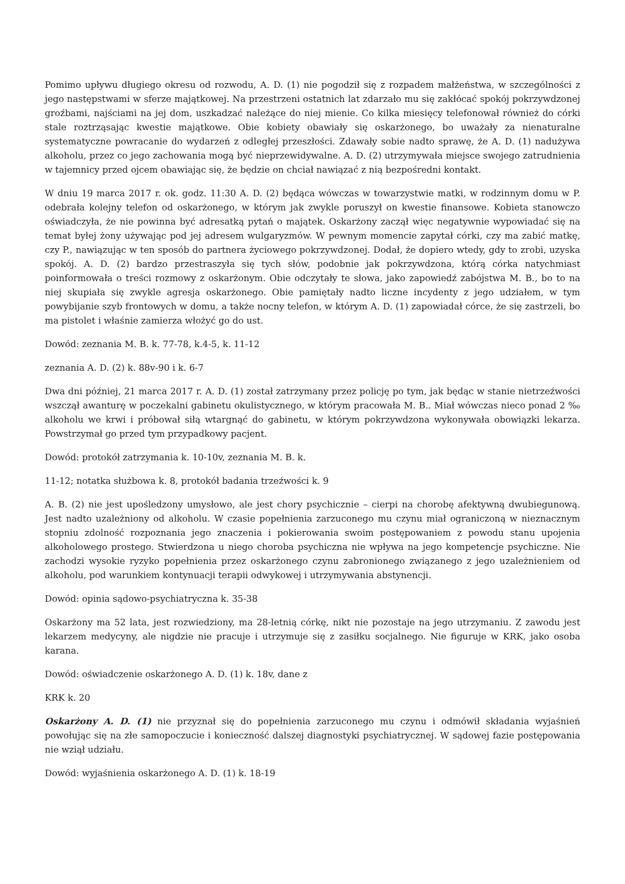Pomimo upływu długiego okresu od rozwodu, A. D. (1) nie pogodził się z rozpadem małżeństwa, w szczególności z jego następstwami w sferze majątkowej. Na przestrzeni ostatnich lat zdarzało mu się zakłócać spokój pokrzywdzonej groźbami, najściami na jej dom, uszkadzać należące do niej mienie. Co kilka miesięcy telefonował również do córki stale roztrząsając kwestie majątkowe. Obie kobiety obawiały się oskarżonego, bo uważały za nienaturalne systematyczne powracanie do wydarzeń z odległej przeszłości. Zdawały sobie nadto sprawę, że A. D. (1) nadużywa alkoholu, przez co jego zachowania mogą być nieprzewidywalne. A. D. (2) utrzymywała miejsce swojego zatrudnienia w tajemnicy przed ojcem obawiając się, że będzie on chciał nawiązać z nią bezpośredni kontakt.
W dniu 19 marca 2017 r. ok. godz. 11:30 A. D. (2) będąca wówczas w towarzystwie matki, w rodzinnym domu w P. odebrała kolejny telefon od oskarżonego, w którym jak zwykle poruszył on kwestie finansowe. Kobieta stanowczo oświadczyła, że nie powinna być adresatką pytań o majątek. Oskarżony zaczął więc negatywnie wypowiadać się na temat byłej żony używając pod jej adresem wulgaryzmów. W pewnym momencie zapytał córki, czy ma zabić matkę, czy P., nawiązując w ten sposób do partnera życiowego pokrzywdzonej. Dodał, że dopiero wtedy, gdy to zrobi, uzyska spokój. A. D. (2) bardzo przestraszyła się tych słów, podobnie jak pokrzywdzona, którą córka natychmiast poinformowała o treści rozmowy z oskarżonym. Obie odczytały te słowa, jako zapowiedź zabójstwa M. B., bo to na niej skupiała się zwykle agresja oskarżonego. Obie pamiętały nadto liczne incydenty z jego udziałem, w tym powybijanie szyb frontowych w domu, a także nocny telefon, w którym A. D. (1) zapowiadał córce, że się zastrzeli, bo ma pistolet i właśnie zamierza włożyć go do ust.
Dowód: zeznania M. B. k. 77-78, k.4-5, k. 11-12
zeznania A. D. (2) k. 88v-90 i k. 6-7
Dwa dni później, 21 marca 2017 r. A. D. (1) został zatrzymany przez policję po tym, jak będąc w stanie nietrzeźwości wszczął awanturę w poczekalni gabinetu okulistycznego, w którym pracowała M. B.. Miał wówczas nieco ponad 2 ‰ alkoholu we krwi i próbował siłą wtargnąć do gabinetu, w którym pokrzywdzona wykonywała obowiązki lekarza. Powstrzymał go przed tym przypadkowy pacjent.
Dowód: protokół zatrzymania k. 10-10v, zeznania M. B. k.
11-12; notatka służbowa k. 8, protokół badania trzeźwości k. 9
A. B. (2) nie jest upośledzony umysłowo, ale jest chory psychicznie – cierpi na chorobę afektywną dwubiegunową. Jest nadto uzależniony od alkoholu. W czasie popełnienia zarzuconego mu czynu miał ograniczoną w nieznacznym stopniu zdolność rozpoznania jego znaczenia i pokierowania swoim postępowaniem z powodu stanu upojenia alkoholowego prostego. Stwierdzona u niego choroba psychiczna nie wpływa na jego kompetencje psychiczne. Nie zachodzi wysokie ryzyko popełnienia przez oskarżonego czynu zabronionego związanego z jego uzależnieniem od alkoholu, pod warunkiem kontynuacji terapii odwykowej i utrzymywania abstynencji.
Dowód: opinia sądowo-psychiatryczna k. 35-38
Oskarżony ma 52 lata, jest rozwiedziony, ma 28-letnią córkę, nikt nie pozostaje na jego utrzymaniu. Z zawodu jest lekarzem medycyny, ale nigdzie nie pracuje i utrzymuje się z zasiłku socjalnego. Nie figuruje w KRK, jako osoba karana.
Dowód: oświadczenie oskarżonego A. D. (1) k. 18v, dane z
KRK k. 20
Oskarżony A. D. (1) nie przyznał się do popełnienia zarzuconego mu czynu i odmówił składania wyjaśnień powołując się na złe samopoczucie i konieczność dalszej diagnostyki psychiatrycznej. W sądowej fazie postępowania nie wziął udziału.
Dowód: wyjaśnienia oskarżonego A. D. (1) k. 18-19